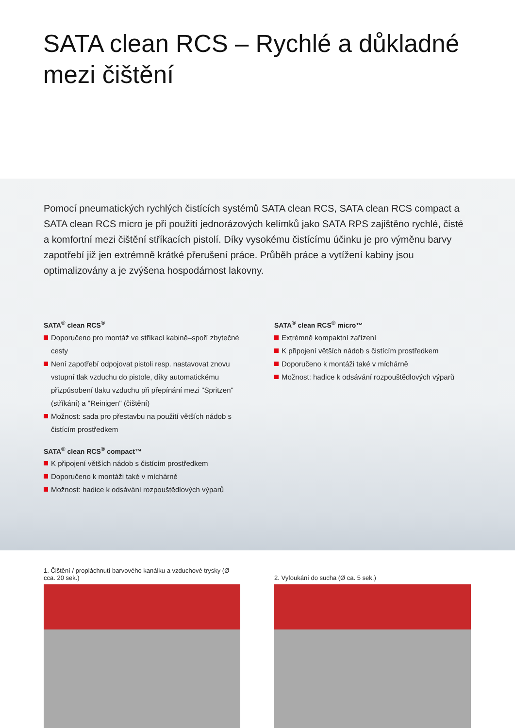SATA clean RCS – Rychlé a důkladné mezi čištění
Pomocí pneumatických rychlých čistících systémů SATA clean RCS, SATA clean RCS compact a SATA clean RCS micro je při použití jednorázových kelímků jako SATA RPS zajištěno rychlé, čisté a komfortní mezi čištění stříkacích pistolí. Díky vysokému čistícímu účinku je pro výměnu barvy zapotřebí již jen extrémně krátké přerušení práce. Průběh práce a vytížení kabiny jsou optimalizovány a je zvýšena hospodárnost lakovny.
SATA<sup>®</sup> clean RCS<sup>®</sup>
Doporučeno pro montáž ve stříkací kabině–spoří zbytečné cesty
Není zapotřebí odpojovat pistoli resp. nastavovat znovu vstupní tlak vzduchu do pistole, díky automatickému přizpůsobení tlaku vzduchu při přepínání mezi "Spritzen" (stříkání) a "Reinigen" (čištění)
Možnost: sada pro přestavbu na použití větších nádob s čistícím prostředkem
SATA<sup>®</sup> clean RCS<sup>®</sup> compact™
K připojení větších nádob s čistícím prostředkem
Doporučeno k montáži také v míchárně
Možnost: hadice k odsávání rozpouštědlových výparů
SATA<sup>®</sup> clean RCS<sup>®</sup> micro™
Extrémně kompaktní zařízení
K připojení větších nádob s čistícím prostředkem
Doporučeno k montáži také v míchárně
Možnost: hadice k odsávání rozpouštědlových výparů
1. Čištění / propláchnutí barvového kanálku a vzduchové trysky (Ø cca. 20 sek.)
2. Vyfoukání do sucha (Ø ca. 5 sek.)